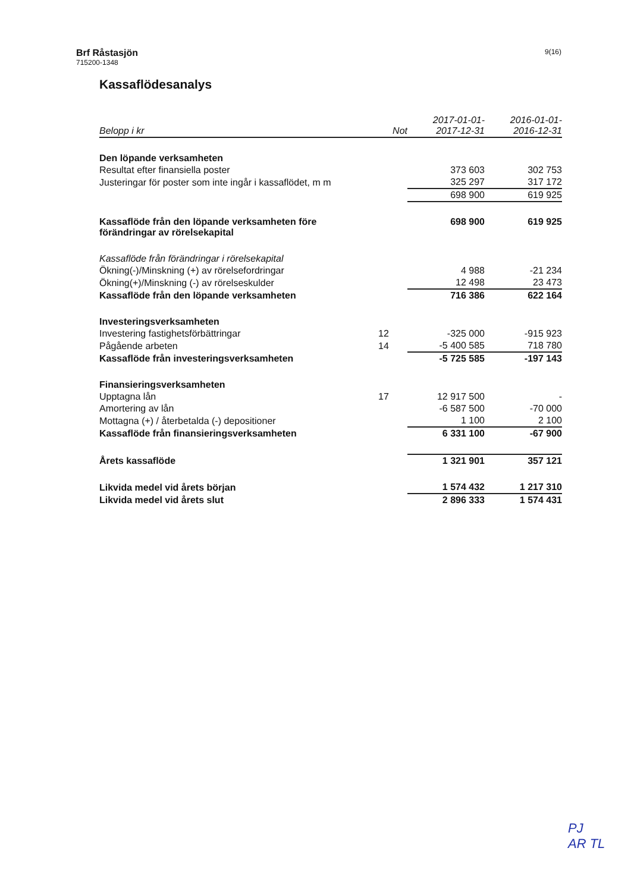Brf Råstasjön
715200-1348
9(16)
Kassaflödesanalys
| Belopp i kr | Not | 2017-01-01- 2017-12-31 | 2016-01-01- 2016-12-31 |
| --- | --- | --- | --- |
| Den löpande verksamheten | | | |
| Resultat efter finansiella poster | | 373 603 | 302 753 |
| Justeringar för poster som inte ingår i kassaflödet, m m | | 325 297 | 317 172 |
| | | 698 900 | 619 925 |
| Kassaflöde från den löpande verksamheten före förändringar av rörelsekapital | | 698 900 | 619 925 |
| Kassaflöde från förändringar i rörelsekapital | | | |
| Ökning(-)/Minskning (+) av rörelsefordringar | | 4 988 | -21 234 |
| Ökning(+)/Minskning (-) av rörelseskulder | | 12 498 | 23 473 |
| Kassaflöde från den löpande verksamheten | | 716 386 | 622 164 |
| Investeringsverksamheten | | | |
| Investering fastighetsförbättringar | 12 | -325 000 | -915 923 |
| Pågående arbeten | 14 | -5 400 585 | 718 780 |
| Kassaflöde från investeringsverksamheten | | -5 725 585 | -197 143 |
| Finansieringsverksamheten | | | |
| Upptagna lån | 17 | 12 917 500 | - |
| Amortering av lån | | -6 587 500 | -70 000 |
| Mottagna (+) / återbetalda (-) depositioner | | 1 100 | 2 100 |
| Kassaflöde från finansieringsverksamheten | | 6 331 100 | -67 900 |
| Årets kassaflöde | | 1 321 901 | 357 121 |
| Likvida medel vid årets början | | 1 574 432 | 1 217 310 |
| Likvida medel vid årets slut | | 2 896 333 | 1 574 431 |
PJ
AR TL